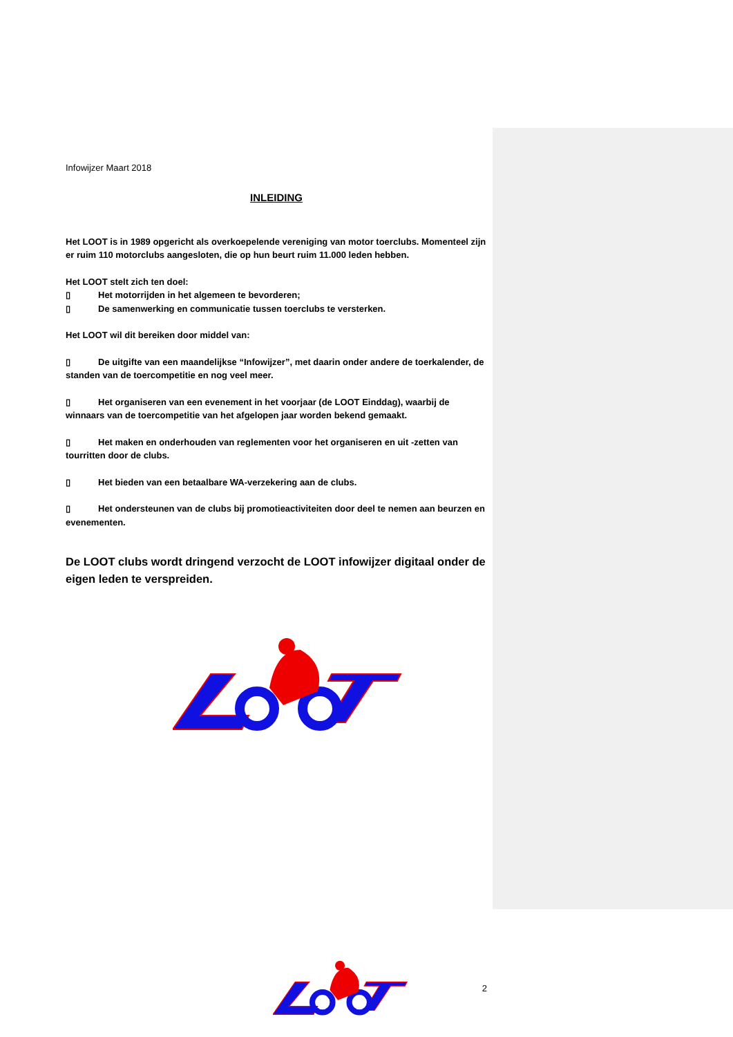Infowijzer Maart 2018
INLEIDING
Het LOOT is in 1989 opgericht als overkoepelende vereniging van motor toerclubs. Momenteel zijn er ruim 110 motorclubs aangesloten, die op hun beurt ruim 11.000 leden hebben.
Het LOOT stelt zich ten doel:
▯ Het motorrijden in het algemeen te bevorderen;
▯ De samenwerking en communicatie tussen toerclubs te versterken.
Het LOOT wil dit bereiken door middel van:
▯ De uitgifte van een maandelijkse “Infowijzer”, met daarin onder andere de toerkalender, de standen van de toercompetitie en nog veel meer.
▯ Het organiseren van een evenement in het voorjaar (de LOOT Einddag), waarbij de winnaars van de toercompetitie van het afgelopen jaar worden bekend gemaakt.
▯ Het maken en onderhouden van reglementen voor het organiseren en uit -zetten van tourritten door de clubs.
▯ Het bieden van een betaalbare WA-verzekering aan de clubs.
▯ Het ondersteunen van de clubs bij promotieactiviteiten door deel te nemen aan beurzen en evenementen.
De LOOT clubs wordt dringend verzocht de LOOT infowijzer digitaal onder de eigen leden te verspreiden.
2